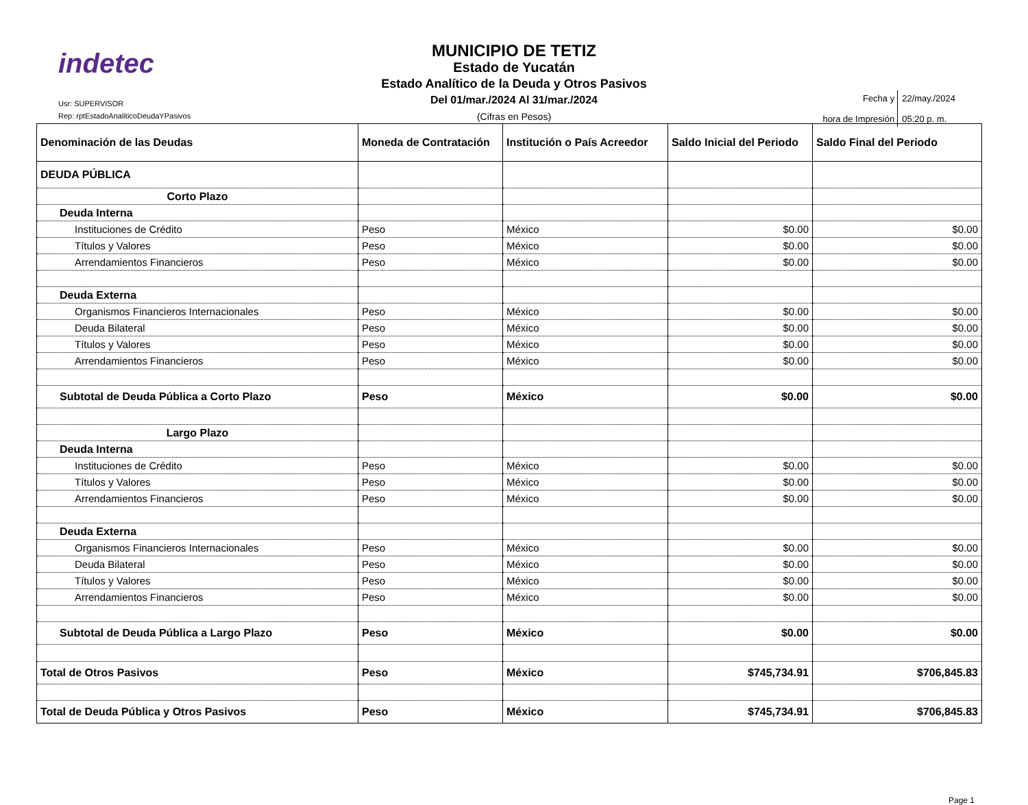indetec
Usr: SUPERVISOR
Rep: rptEstadoAnaliticoDeudaYPasivos
MUNICIPIO DE TETIZ
Estado de Yucatán
Estado Analítico de la Deuda y Otros Pasivos
Del 01/mar./2024 Al 31/mar./2024
(Cifras en Pesos)
| Fecha y hora de Impresión | 22/may./2024 05:20 p. m. |
| Denominación de las Deudas | Moneda de Contratación | Institución o País Acreedor | Saldo Inicial del Periodo | Saldo Final del Periodo |
| --- | --- | --- | --- | --- |
| DEUDA PÚBLICA | | | | |
| Corto Plazo | | | | |
| Deuda Interna | | | | |
| Instituciones de Crédito | Peso | México | $0.00 | $0.00 |
| Títulos y Valores | Peso | México | $0.00 | $0.00 |
| Arrendamientos Financieros | Peso | México | $0.00 | $0.00 |
| Deuda Externa | | | | |
| Organismos Financieros Internacionales | Peso | México | $0.00 | $0.00 |
| Deuda Bilateral | Peso | México | $0.00 | $0.00 |
| Títulos y Valores | Peso | México | $0.00 | $0.00 |
| Arrendamientos Financieros | Peso | México | $0.00 | $0.00 |
| Subtotal de Deuda Pública a Corto Plazo | Peso | México | $0.00 | $0.00 |
| Largo Plazo | | | | |
| Deuda Interna | | | | |
| Instituciones de Crédito | Peso | México | $0.00 | $0.00 |
| Títulos y Valores | Peso | México | $0.00 | $0.00 |
| Arrendamientos Financieros | Peso | México | $0.00 | $0.00 |
| Deuda Externa | | | | |
| Organismos Financieros Internacionales | Peso | México | $0.00 | $0.00 |
| Deuda Bilateral | Peso | México | $0.00 | $0.00 |
| Títulos y Valores | Peso | México | $0.00 | $0.00 |
| Arrendamientos Financieros | Peso | México | $0.00 | $0.00 |
| Subtotal de Deuda Pública a Largo Plazo | Peso | México | $0.00 | $0.00 |
| Total de Otros Pasivos | Peso | México | $745,734.91 | $706,845.83 |
| Total de Deuda Pública y Otros Pasivos | Peso | México | $745,734.91 | $706,845.83 |
Page 1